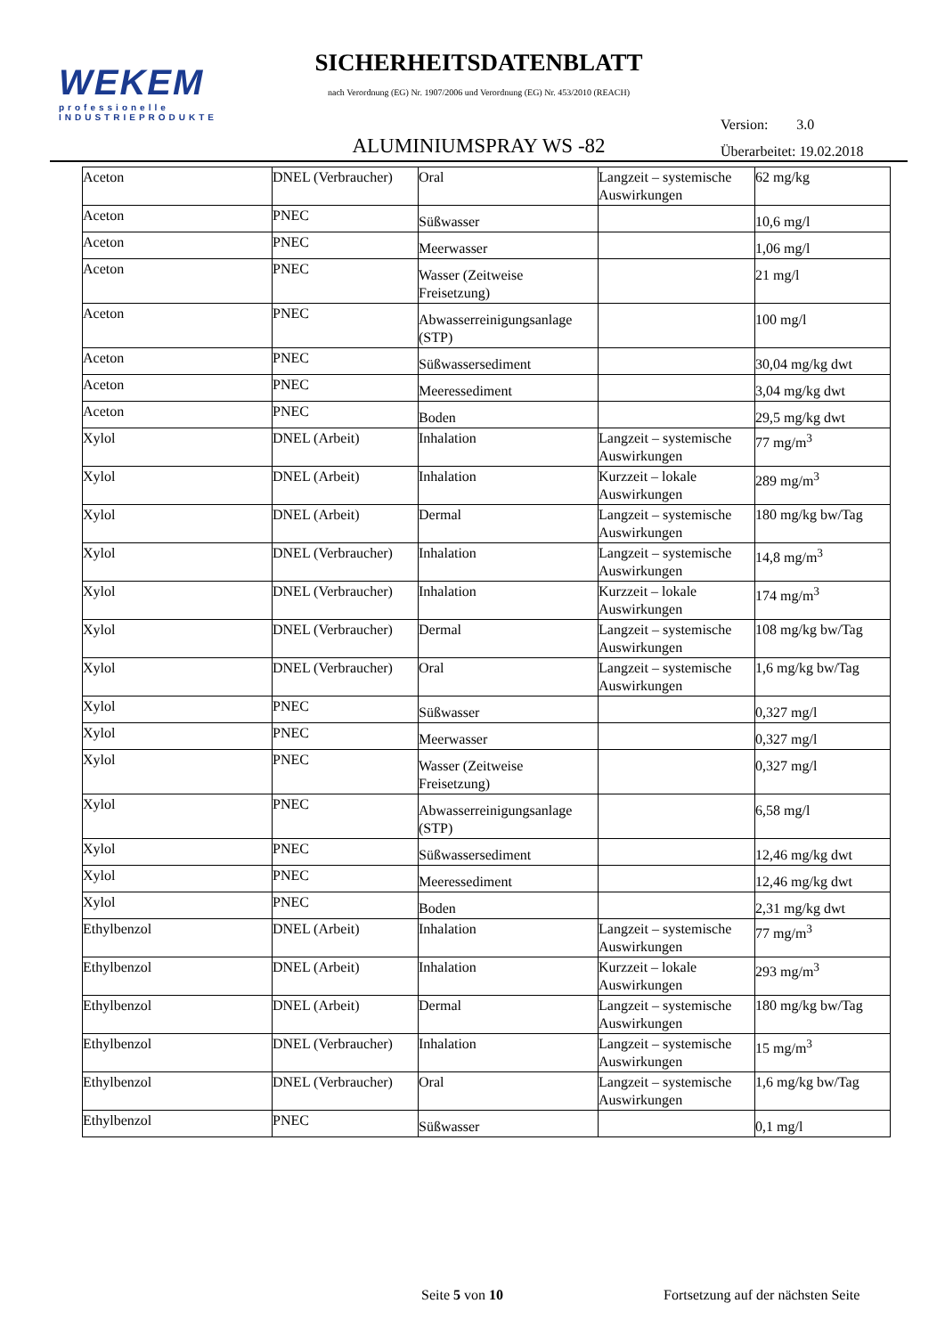WEKEM
professionelle
INDUSTRIEPRODUKTE
SICHERHEITSDATENBLATT
nach Verordnung (EG) Nr. 1907/2006 und Verordnung (EG) Nr. 453/2010 (REACH)
ALUMINIUMSPRAY WS -82
Version: 3.0
Überarbeitet: 19.02.2018
| Aceton | DNEL (Verbraucher) | Oral | Langzeit – systemische Auswirkungen | 62 mg/kg |
| Aceton | PNEC | Süßwasser | | 10,6 mg/l |
| Aceton | PNEC | Meerwasser | | 1,06 mg/l |
| Aceton | PNEC | Wasser (Zeitweise Freisetzung) | | 21 mg/l |
| Aceton | PNEC | Abwasserreinigungsanlage (STP) | | 100 mg/l |
| Aceton | PNEC | Süßwassersediment | | 30,04 mg/kg dwt |
| Aceton | PNEC | Meeressediment | | 3,04 mg/kg dwt |
| Aceton | PNEC | Boden | | 29,5 mg/kg dwt |
| Xylol | DNEL (Arbeit) | Inhalation | Langzeit – systemische Auswirkungen | 77 mg/m<sup>3</sup> |
| Xylol | DNEL (Arbeit) | Inhalation | Kurzzeit – lokale Auswirkungen | 289 mg/m<sup>3</sup> |
| Xylol | DNEL (Arbeit) | Dermal | Langzeit – systemische Auswirkungen | 180 mg/kg bw/Tag |
| Xylol | DNEL (Verbraucher) | Inhalation | Langzeit – systemische Auswirkungen | 14,8 mg/m<sup>3</sup> |
| Xylol | DNEL (Verbraucher) | Inhalation | Kurzzeit – lokale Auswirkungen | 174 mg/m<sup>3</sup> |
| Xylol | DNEL (Verbraucher) | Dermal | Langzeit – systemische Auswirkungen | 108 mg/kg bw/Tag |
| Xylol | DNEL (Verbraucher) | Oral | Langzeit – systemische Auswirkungen | 1,6 mg/kg bw/Tag |
| Xylol | PNEC | Süßwasser | | 0,327 mg/l |
| Xylol | PNEC | Meerwasser | | 0,327 mg/l |
| Xylol | PNEC | Wasser (Zeitweise Freisetzung) | | 0,327 mg/l |
| Xylol | PNEC | Abwasserreinigungsanlage (STP) | | 6,58 mg/l |
| Xylol | PNEC | Süßwassersediment | | 12,46 mg/kg dwt |
| Xylol | PNEC | Meeressediment | | 12,46 mg/kg dwt |
| Xylol | PNEC | Boden | | 2,31 mg/kg dwt |
| Ethylbenzol | DNEL (Arbeit) | Inhalation | Langzeit – systemische Auswirkungen | 77 mg/m<sup>3</sup> |
| Ethylbenzol | DNEL (Arbeit) | Inhalation | Kurzzeit – lokale Auswirkungen | 293 mg/m<sup>3</sup> |
| Ethylbenzol | DNEL (Arbeit) | Dermal | Langzeit – systemische Auswirkungen | 180 mg/kg bw/Tag |
| Ethylbenzol | DNEL (Verbraucher) | Inhalation | Langzeit – systemische Auswirkungen | 15 mg/m<sup>3</sup> |
| Ethylbenzol | DNEL (Verbraucher) | Oral | Langzeit – systemische Auswirkungen | 1,6 mg/kg bw/Tag |
| Ethylbenzol | PNEC | Süßwasser | | 0,1 mg/l |
Seite 5 von 10 Fortsetzung auf der nächsten Seite